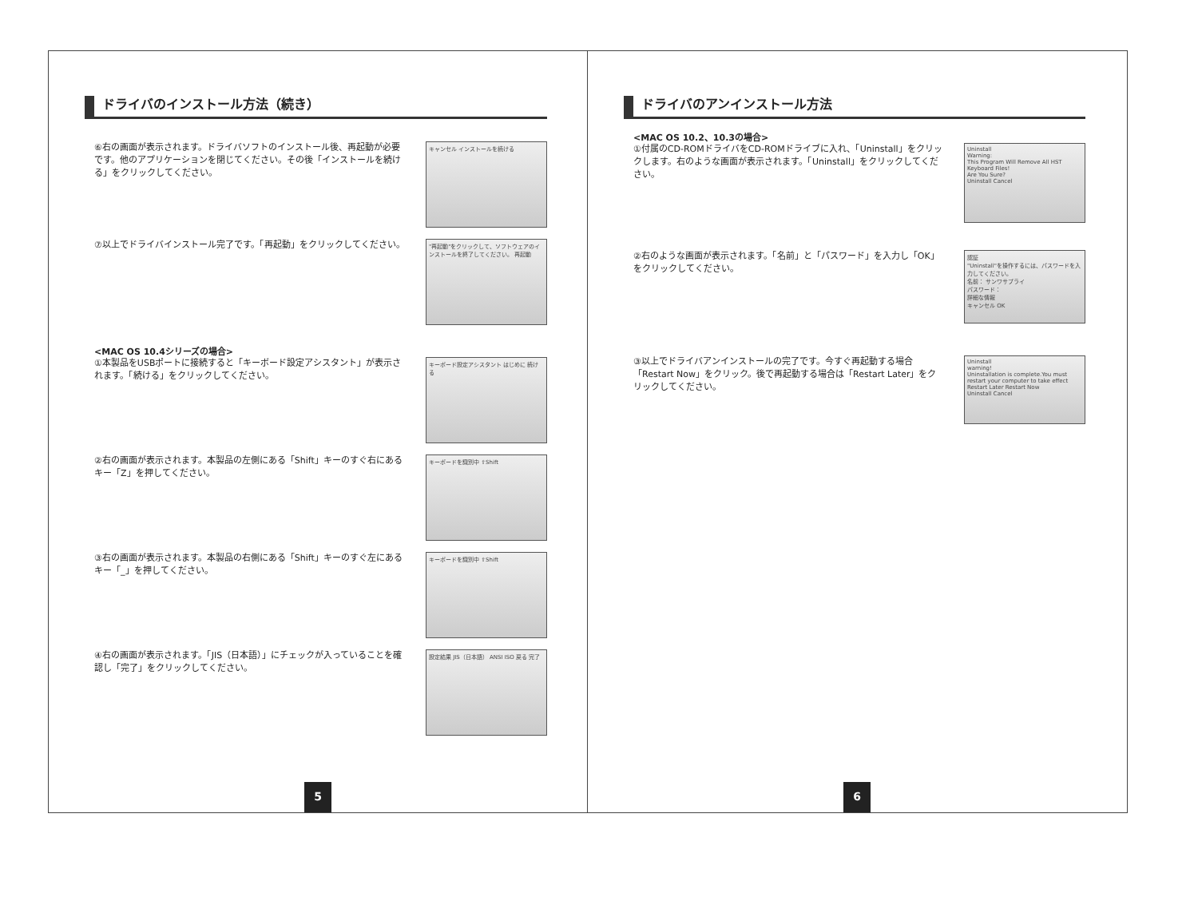ドライバのインストール方法（続き）
⑥右の画面が表示されます。ドライバソフトのインストール後、再起動が必要です。他のアプリケーションを閉じてください。その後「インストールを続ける」をクリックしてください。
キャンセル インストールを続ける
⑦以上でドライバインストール完了です。「再起動」をクリックしてください。
"再起動"をクリックして、ソフトウェアのインストールを終了してください。 再起動
<MAC OS 10.4シリーズの場合>
①本製品をUSBポートに接続すると「キーボード設定アシスタント」が表示されます。「続ける」をクリックしてください。
キーボード設定アシスタント はじめに 続ける
②右の画面が表示されます。本製品の左側にある「Shift」キーのすぐ右にあるキー「Z」を押してください。
キーボードを識別中 ⇧Shift
③右の画面が表示されます。本製品の右側にある「Shift」キーのすぐ左にあるキー「_」を押してください。
キーボードを識別中 ⇧Shift
④右の画面が表示されます。「JIS（日本語）」にチェックが入っていることを確認し「完了」をクリックしてください。
設定結果 JIS（日本語） ANSI ISO 戻る 完了
5
ドライバのアンインストール方法
<MAC OS 10.2、10.3の場合>
①付属のCD-ROMドライバをCD-ROMドライブに入れ、「Uninstall」をクリックします。右のような画面が表示されます。「Uninstall」をクリックしてください。
Uninstall
Warning:
This Program Will Remove All HST Keyboard Files!
Are You Sure?
Uninstall Cancel
②右のような画面が表示されます。「名前」と「パスワード」を入力し「OK」をクリックしてください。
認証
"Uninstall"を操作するには、パスワードを入力してください。
名前： サンワサプライ
パスワード：
詳細な情報
キャンセル OK
③以上でドライバアンインストールの完了です。今すぐ再起動する場合「Restart Now」をクリック。後で再起動する場合は「Restart Later」をクリックしてください。
Uninstall
warning!
Uninstallation is complete.You must restart your computer to take effect
Restart Later Restart Now
Uninstall Cancel
6